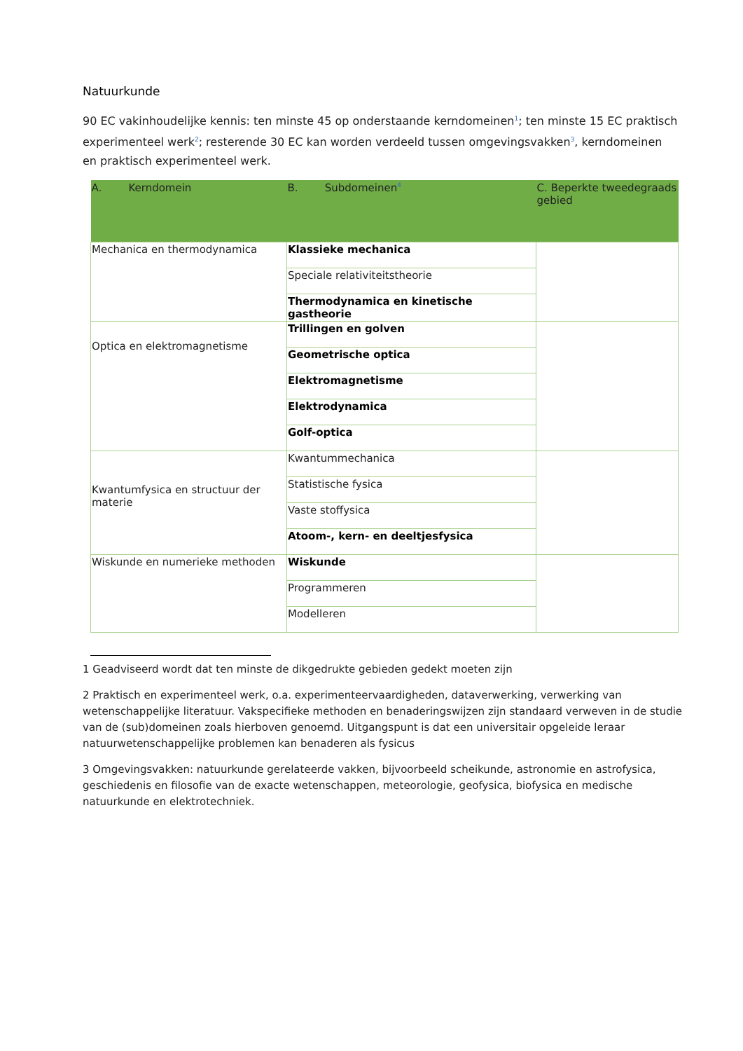Natuurkunde
90 EC vakinhoudelijke kennis: ten minste 45 op onderstaande kerndomeinen<sup>1</sup>; ten minste 15 EC praktisch experimenteel werk<sup>2</sup>; resterende 30 EC kan worden verdeeld tussen omgevingsvakken<sup>3</sup>, kerndomeinen en praktisch experimenteel werk.
| A. Kerndomein | B. Subdomeinen<sup>4</sup> | C. Beperkte tweedegraads gebied |
| --- | --- | --- |
| Mechanica en thermodynamica | Klassieke mechanica | |
| | Speciale relativiteitstheorie | |
| | Thermodynamica en kinetische gastheorie | |
| Optica en elektromagnetisme | Trillingen en golven | |
| | Geometrische optica | |
| | Elektromagnetisme | |
| | Elektrodynamica | |
| | Golf-optica | |
| Kwantumfysica en structuur der materie | Kwantummechanica | |
| | Statistische fysica | |
| | Vaste stoffysica | |
| | Atoom-, kern- en deeltjesfysica | |
| Wiskunde en numerieke methoden | Wiskunde | |
| | Programmeren | |
| | Modelleren | |
1 Geadviseerd wordt dat ten minste de dikgedrukte gebieden gedekt moeten zijn
2 Praktisch en experimenteel werk, o.a. experimenteervaardigheden, dataverwerking, verwerking van wetenschappelijke literatuur. Vakspecifieke methoden en benaderingswijzen zijn standaard verweven in de studie van de (sub)domeinen zoals hierboven genoemd. Uitgangspunt is dat een universitair opgeleide leraar natuurwetenschappelijke problemen kan benaderen als fysicus
3 Omgevingsvakken: natuurkunde gerelateerde vakken, bijvoorbeeld scheikunde, astronomie en astrofysica, geschiedenis en filosofie van de exacte wetenschappen, meteorologie, geofysica, biofysica en medische natuurkunde en elektrotechniek.